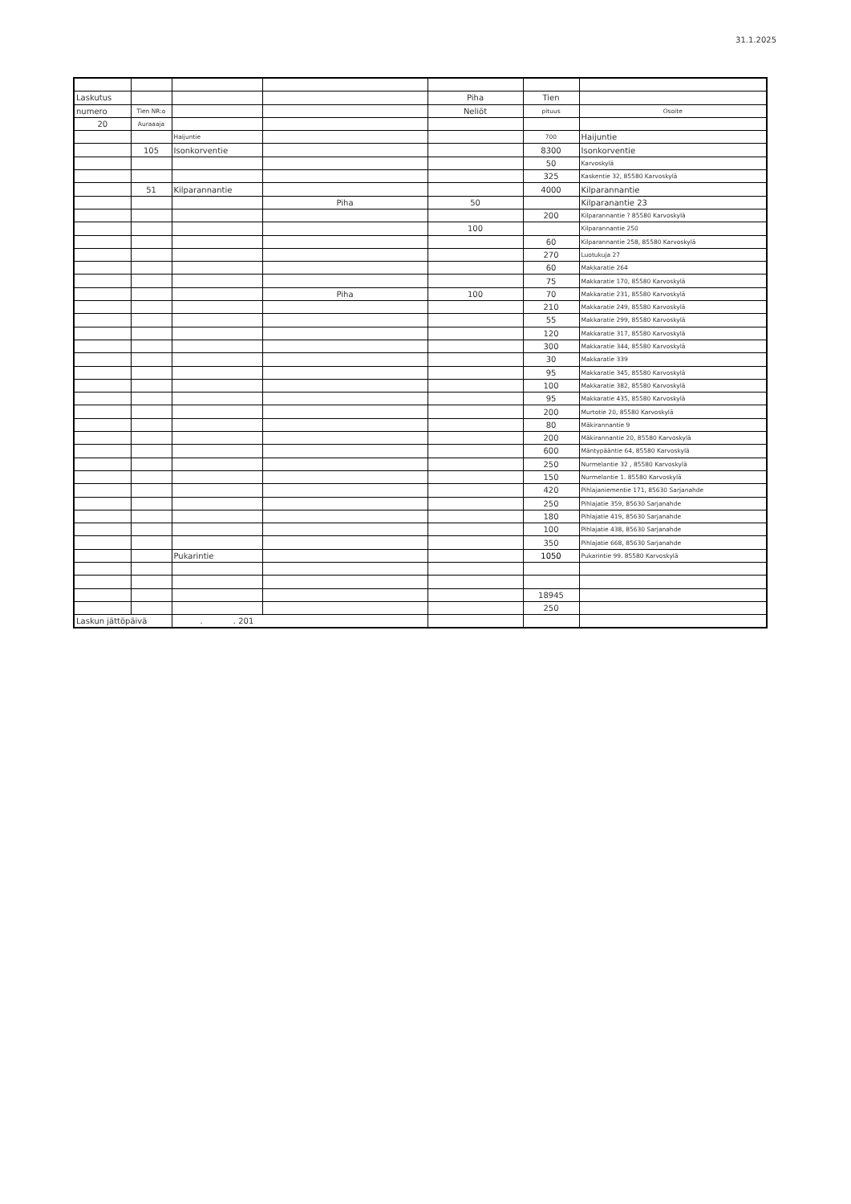31.1.2025
| Laskutus | | | | Piha | Tien | |
| numero | Tien NR:o | | | Neliöt | pituus | Osoite |
| 20 | Auraaaja | | | | | |
| | | Haijuntie | | | 700 | Haijuntie |
| | 105 | Isonkorventie | | | 8300 | Isonkorventie |
| | | | | | 50 | Karvoskylä |
| | | | | | 325 | Kaskentie 32, 85580 Karvoskylä |
| | 51 | Kilparannantie | | | 4000 | Kilparannantie |
| | | | Piha | 50 | | Kilparanantie 23 |
| | | | | | 200 | Kilparannantie ? 85580 Karvoskylä |
| | | | | 100 | | Kilparannantie 250 |
| | | | | | 60 | Kilparannantie 258, 85580 Karvoskylä |
| | | | | | 270 | Luotukuja 27 |
| | | | | | 60 | Makkaratie 264 |
| | | | | | 75 | Makkaratie 170, 85580 Karvoskylä |
| | | | Piha | 100 | 70 | Makkaratie 231, 85580 Karvoskylä |
| | | | | | 210 | Makkaratie 249, 85580 Karvoskylä |
| | | | | | 55 | Makkaratie 299, 85580 Karvoskylä |
| | | | | | 120 | Makkaratie 317, 85580 Karvoskylä |
| | | | | | 300 | Makkaratie 344, 85580 Karvoskylä |
| | | | | | 30 | Makkaratie 339 |
| | | | | | 95 | Makkaratie 345, 85580 Karvoskylä |
| | | | | | 100 | Makkaratie 382, 85580 Karvoskylä |
| | | | | | 95 | Makkaratie 435, 85580 Karvoskylä |
| | | | | | 200 | Murtotie 20, 85580 Karvoskylä |
| | | | | | 80 | Mäkirannantie 9 |
| | | | | | 200 | Mäkirannantie 20, 85580 Karvoskylä |
| | | | | | 600 | Mäntypääntie 64, 85580 Karvoskylä |
| | | | | | 250 | Nurmelantie 32 , 85580 Karvoskylä |
| | | | | | 150 | Nurmelantie 1. 85580 Karvoskylä |
| | | | | | 420 | Pihlajaniementie 171, 85630 Sarjanahde |
| | | | | | 250 | Pihlajatie 359, 85630 Sarjanahde |
| | | | | | 180 | Pihlajatie 419, 85630 Sarjanahde |
| | | | | | 100 | Pihlajatie 438, 85630 Sarjanahde |
| | | | | | 350 | Pihlajatie 668, 85630 Sarjanahde |
| | | Pukarintie | | | 1050 | Pukarintie 99. 85580 Karvoskylä |
| | | | | | 18945 | |
| | | | | | 250 | |
| Laskun jättöpäivä | | . . 201 | | | | |